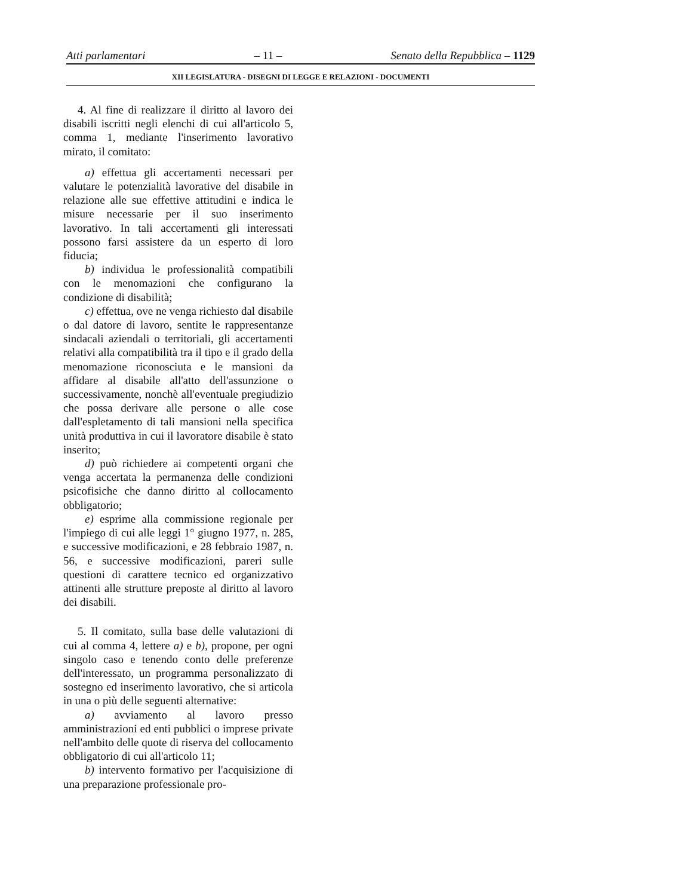Atti parlamentari – 11 – Senato della Repubblica – 1129
XII LEGISLATURA - DISEGNI DI LEGGE E RELAZIONI - DOCUMENTI
4. Al fine di realizzare il diritto al lavoro dei disabili iscritti negli elenchi di cui all'articolo 5, comma 1, mediante l'inserimento lavorativo mirato, il comitato:
a) effettua gli accertamenti necessari per valutare le potenzialità lavorative del disabile in relazione alle sue effettive attitudini e indica le misure necessarie per il suo inserimento lavorativo. In tali accertamenti gli interessati possono farsi assistere da un esperto di loro fiducia;
b) individua le professionalità compatibili con le menomazioni che configurano la condizione di disabilità;
c) effettua, ove ne venga richiesto dal disabile o dal datore di lavoro, sentite le rappresentanze sindacali aziendali o territoriali, gli accertamenti relativi alla compatibilità tra il tipo e il grado della menomazione riconosciuta e le mansioni da affidare al disabile all'atto dell'assunzione o successivamente, nonchè all'eventuale pregiudizio che possa derivare alle persone o alle cose dall'espletamento di tali mansioni nella specifica unità produttiva in cui il lavoratore disabile è stato inserito;
d) può richiedere ai competenti organi che venga accertata la permanenza delle condizioni psicofisiche che danno diritto al collocamento obbligatorio;
e) esprime alla commissione regionale per l'impiego di cui alle leggi 1° giugno 1977, n. 285, e successive modificazioni, e 28 febbraio 1987, n. 56, e successive modificazioni, pareri sulle questioni di carattere tecnico ed organizzativo attinenti alle strutture preposte al diritto al lavoro dei disabili.
5. Il comitato, sulla base delle valutazioni di cui al comma 4, lettere a) e b), propone, per ogni singolo caso e tenendo conto delle preferenze dell'interessato, un programma personalizzato di sostegno ed inserimento lavorativo, che si articola in una o più delle seguenti alternative:
a) avviamento al lavoro presso amministrazioni ed enti pubblici o imprese private nell'ambito delle quote di riserva del collocamento obbligatorio di cui all'articolo 11;
b) intervento formativo per l'acquisizione di una preparazione professionale pro-